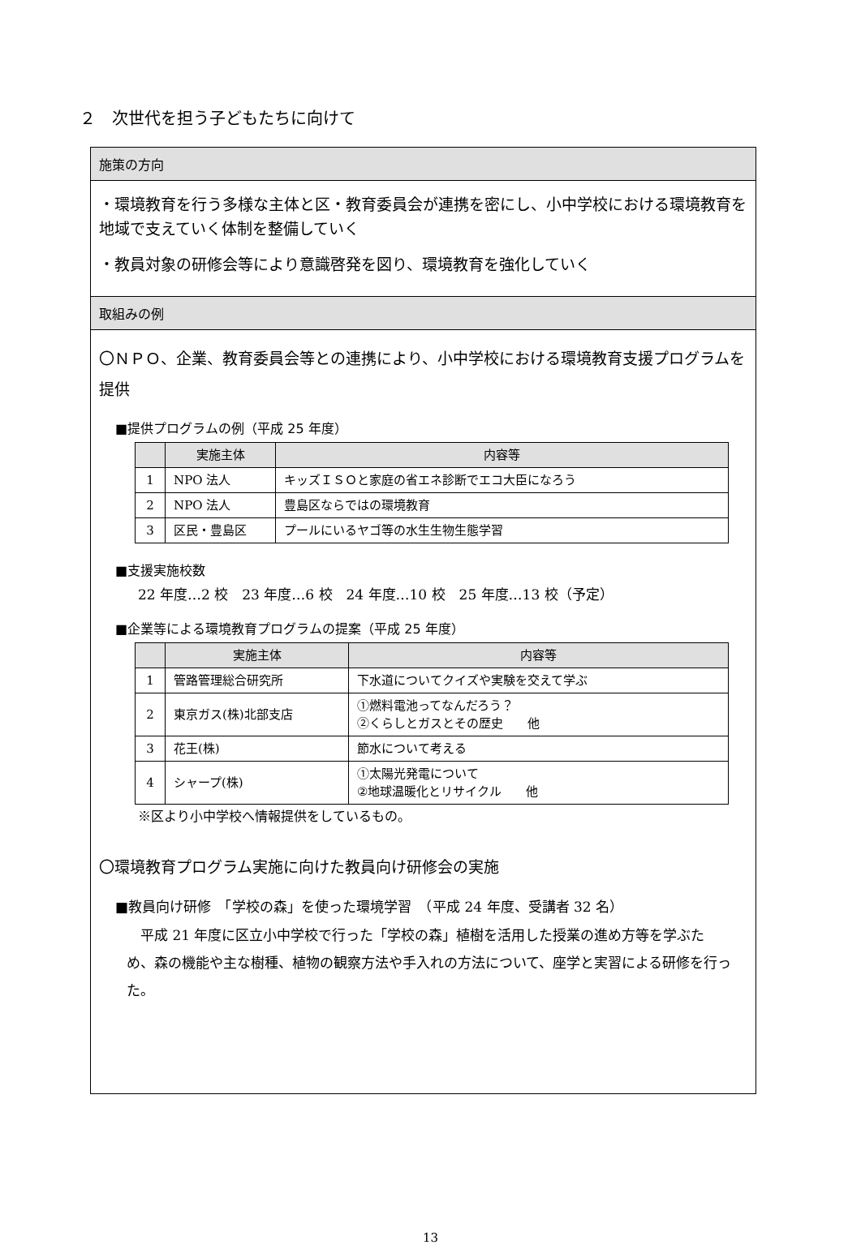２　次世代を担う子どもたちに向けて
施策の方向
・環境教育を行う多様な主体と区・教育委員会が連携を密にし、小中学校における環境教育を地域で支えていく体制を整備していく
・教員対象の研修会等により意識啓発を図り、環境教育を強化していく
取組みの例
〇ＮＰＯ、企業、教育委員会等との連携により、小中学校における環境教育支援プログラムを提供
■提供プログラムの例（平成 25 年度）
| | 実施主体 | 内容等 |
| --- | --- | --- |
| 1 | NPO 法人 | キッズＩＳＯと家庭の省エネ診断でエコ大臣になろう |
| 2 | NPO 法人 | 豊島区ならではの環境教育 |
| 3 | 区民・豊島区 | プールにいるヤゴ等の水生生物生態学習 |
■支援実施校数
22 年度…2 校　23 年度…6 校　24 年度…10 校　25 年度…13 校（予定）
■企業等による環境教育プログラムの提案（平成 25 年度）
| | 実施主体 | 内容等 |
| --- | --- | --- |
| 1 | 管路管理総合研究所 | 下水道についてクイズや実験を交えて学ぶ |
| 2 | 東京ガス(株)北部支店 | ①燃料電池ってなんだろう？ ②くらしとガスとその歴史 他 |
| 3 | 花王(株) | 節水について考える |
| 4 | シャープ(株) | ①太陽光発電について ②地球温暖化とリサイクル 他 |
※区より小中学校へ情報提供をしているもの。
〇環境教育プログラム実施に向けた教員向け研修会の実施
■教員向け研修　「学校の森」を使った環境学習　（平成 24 年度、受講者 32 名）
　平成 21 年度に区立小中学校で行った「学校の森」植樹を活用した授業の進め方等を学ぶため、森の機能や主な樹種、植物の観察方法や手入れの方法について、座学と実習による研修を行った。
13